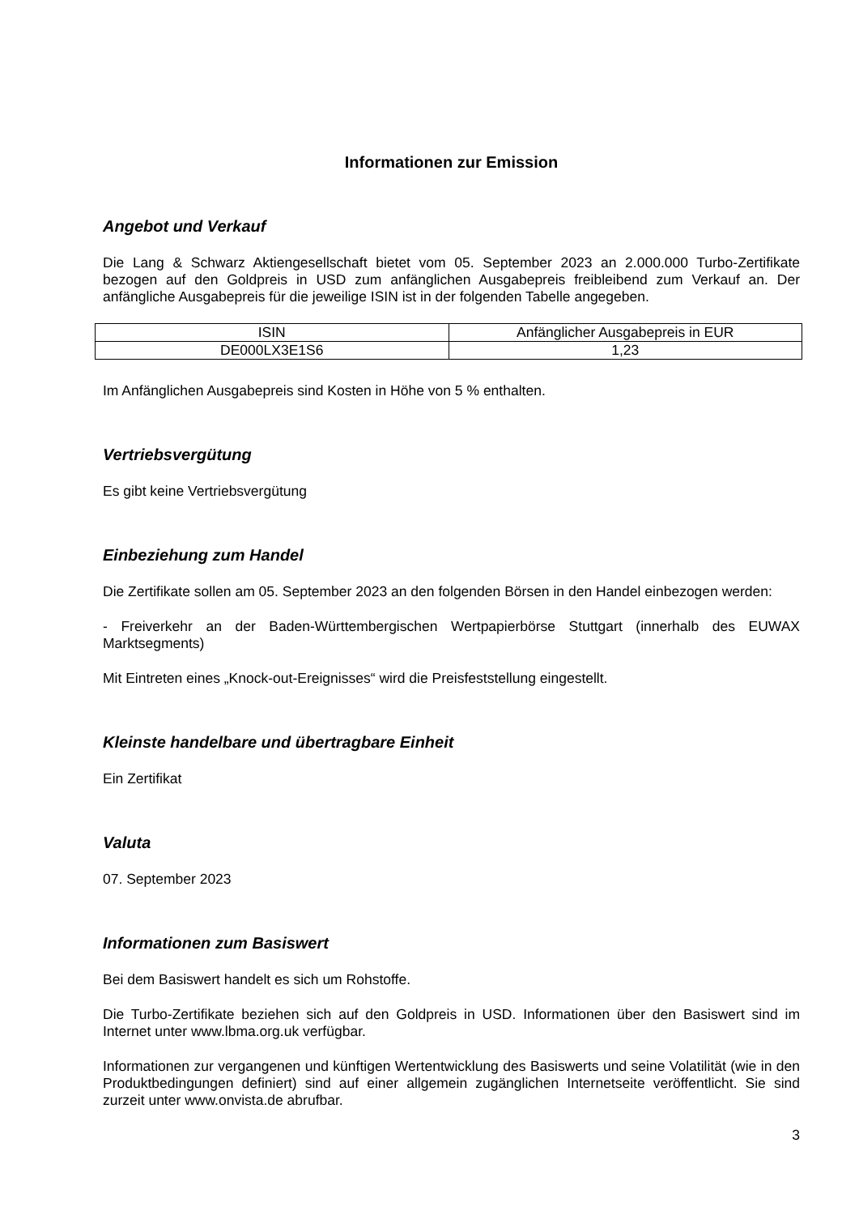Informationen zur Emission
Angebot und Verkauf
Die Lang & Schwarz Aktiengesellschaft bietet vom 05. September 2023 an 2.000.000 Turbo-Zertifikate bezogen auf den Goldpreis in USD zum anfänglichen Ausgabepreis freibleibend zum Verkauf an. Der anfängliche Ausgabepreis für die jeweilige ISIN ist in der folgenden Tabelle angegeben.
| ISIN | Anfänglicher Ausgabepreis in EUR |
| --- | --- |
| DE000LX3E1S6 | 1,23 |
Im Anfänglichen Ausgabepreis sind Kosten in Höhe von 5 % enthalten.
Vertriebsvergütung
Es gibt keine Vertriebsvergütung
Einbeziehung zum Handel
Die Zertifikate sollen am 05. September 2023 an den folgenden Börsen in den Handel einbezogen werden:
- Freiverkehr an der Baden-Württembergischen Wertpapierbörse Stuttgart (innerhalb des EUWAX Marktsegments)
Mit Eintreten eines „Knock-out-Ereignisses“ wird die Preisfeststellung eingestellt.
Kleinste handelbare und übertragbare Einheit
Ein Zertifikat
Valuta
07. September 2023
Informationen zum Basiswert
Bei dem Basiswert handelt es sich um Rohstoffe.
Die Turbo-Zertifikate beziehen sich auf den Goldpreis in USD. Informationen über den Basiswert sind im Internet unter www.lbma.org.uk verfügbar.
Informationen zur vergangenen und künftigen Wertentwicklung des Basiswerts und seine Volatilität (wie in den Produktbedingungen definiert) sind auf einer allgemein zugänglichen Internetseite veröffentlicht. Sie sind zurzeit unter www.onvista.de abrufbar.
3